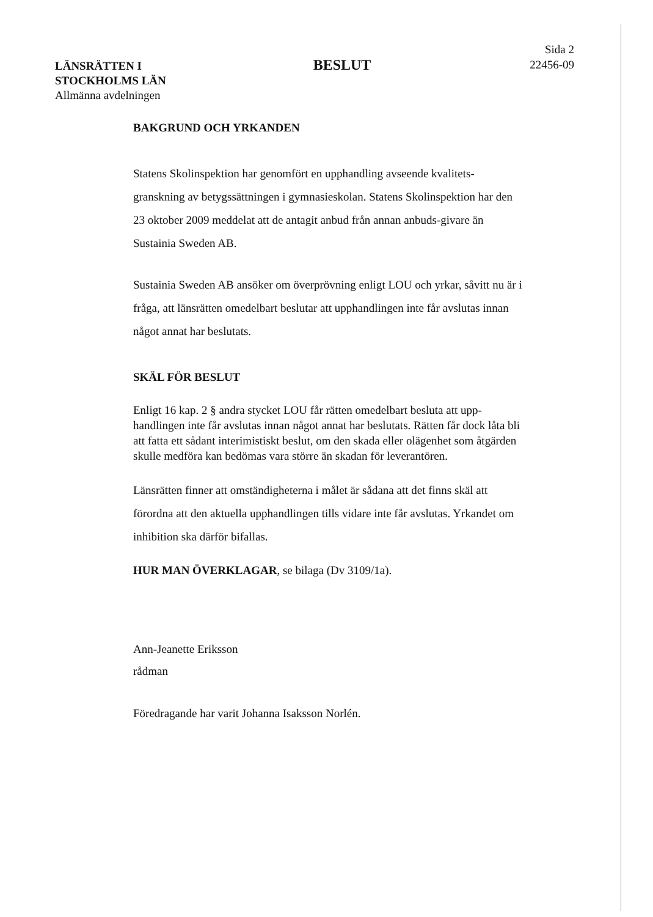LÄNSRÄTTEN I
STOCKHOLMS LÄN
Allmänna avdelningen
BESLUT
Sida 2
22456-09
BAKGRUND OCH YRKANDEN
Statens Skolinspektion har genomfört en upphandling avseende kvalitets-granskning av betygssättningen i gymnasieskolan. Statens Skolinspektion har den 23 oktober 2009 meddelat att de antagit anbud från annan anbuds-givare än Sustainia Sweden AB.
Sustainia Sweden AB ansöker om överprövning enligt LOU och yrkar, såvitt nu är i fråga, att länsrätten omedelbart beslutar att upphandlingen inte får avslutas innan något annat har beslutats.
SKÄL FÖR BESLUT
Enligt 16 kap. 2 § andra stycket LOU får rätten omedelbart besluta att upp-handlingen inte får avslutas innan något annat har beslutats. Rätten får dock låta bli att fatta ett sådant interimistiskt beslut, om den skada eller olägenhet som åtgärden skulle medföra kan bedömas vara större än skadan för leverantören.
Länsrätten finner att omständigheterna i målet är sådana att det finns skäl att förordna att den aktuella upphandlingen tills vidare inte får avslutas. Yrkandet om inhibition ska därför bifallas.
HUR MAN ÖVERKLAGAR, se bilaga (Dv 3109/1a).
Ann-Jeanette Eriksson
rådman
Föredragande har varit Johanna Isaksson Norlén.